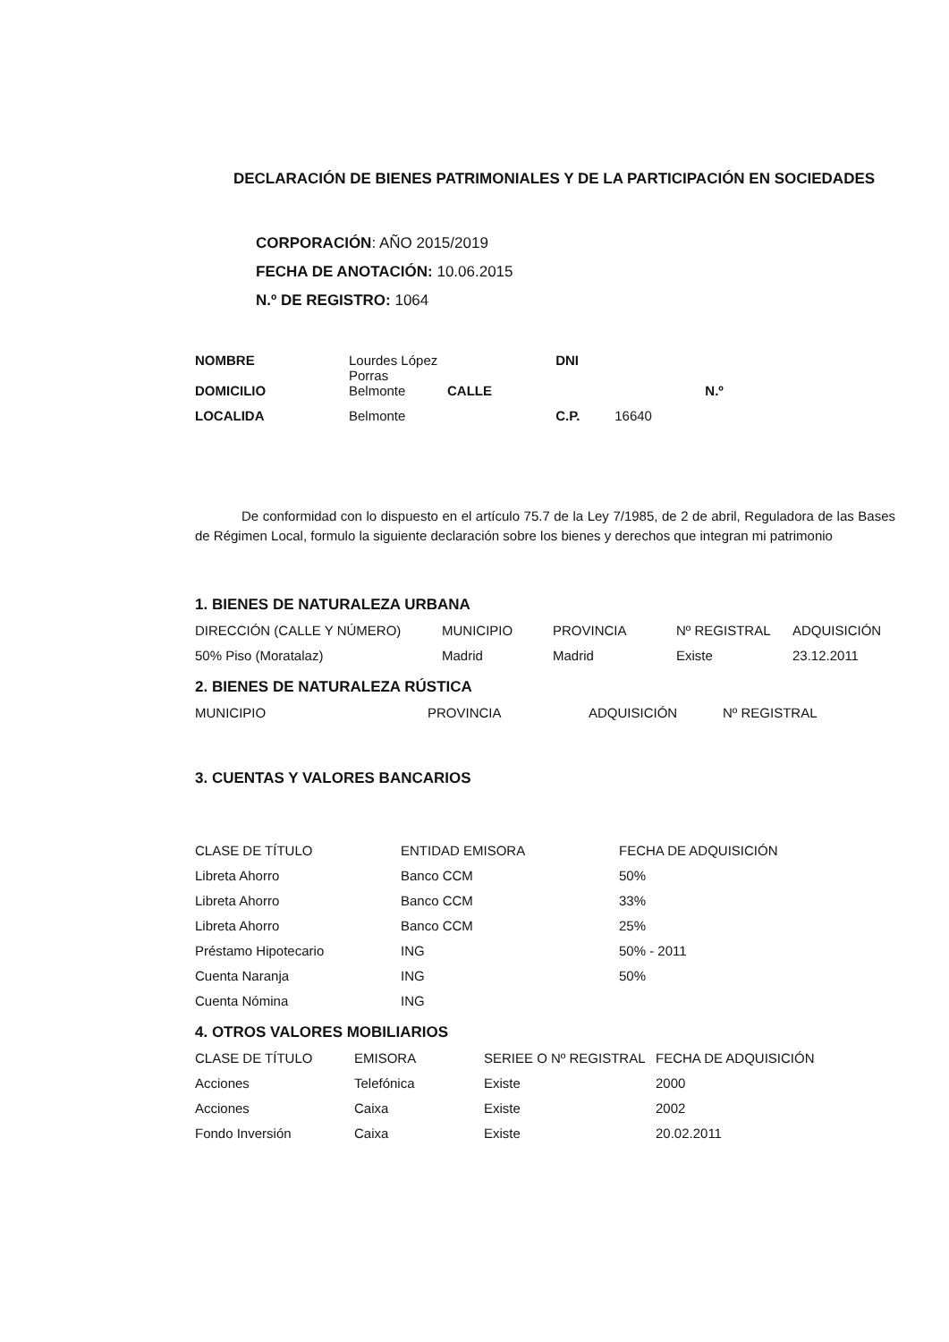DECLARACIÓN DE BIENES PATRIMONIALES Y DE LA PARTICIPACIÓN EN SOCIEDADES
CORPORACIÓN: AÑO 2015/2019
FECHA DE ANOTACIÓN: 10.06.2015
N.º DE REGISTRO: 1064
| NOMBRE | Lourdes López Porras | | DNI | | |
| DOMICILIO | Belmonte | CALLE | | | N.º |
| LOCALIDA | Belmonte | | C.P. | 16640 | |
De conformidad con lo dispuesto en el artículo 75.7 de la Ley 7/1985, de 2 de abril, Reguladora de las Bases de Régimen Local, formulo la siguiente declaración sobre los bienes y derechos que integran mi patrimonio
1. BIENES DE NATURALEZA URBANA
| DIRECCIÓN (CALLE Y NÚMERO) | MUNICIPIO | PROVINCIA | Nº REGISTRAL | ADQUISICIÓN |
| --- | --- | --- | --- | --- |
| 50% Piso (Moratalaz) | Madrid | Madrid | Existe | 23.12.2011 |
2. BIENES DE NATURALEZA RÚSTICA
| MUNICIPIO | PROVINCIA | ADQUISICIÓN | Nº REGISTRAL |
| --- | --- | --- | --- |
3. CUENTAS Y VALORES BANCARIOS
| CLASE DE TÍTULO | ENTIDAD EMISORA | FECHA DE ADQUISICIÓN |
| --- | --- | --- |
| Libreta Ahorro | Banco CCM | 50% |
| Libreta Ahorro | Banco CCM | 33% |
| Libreta Ahorro | Banco CCM | 25% |
| Préstamo Hipotecario | ING | 50% - 2011 |
| Cuenta Naranja | ING | 50% |
| Cuenta Nómina | ING | |
4. OTROS VALORES MOBILIARIOS
| CLASE DE TÍTULO | EMISORA | SERIEE O Nº REGISTRAL | FECHA DE ADQUISICIÓN |
| --- | --- | --- | --- |
| Acciones | Telefónica | Existe | 2000 |
| Acciones | Caixa | Existe | 2002 |
| Fondo Inversión | Caixa | Existe | 20.02.2011 |